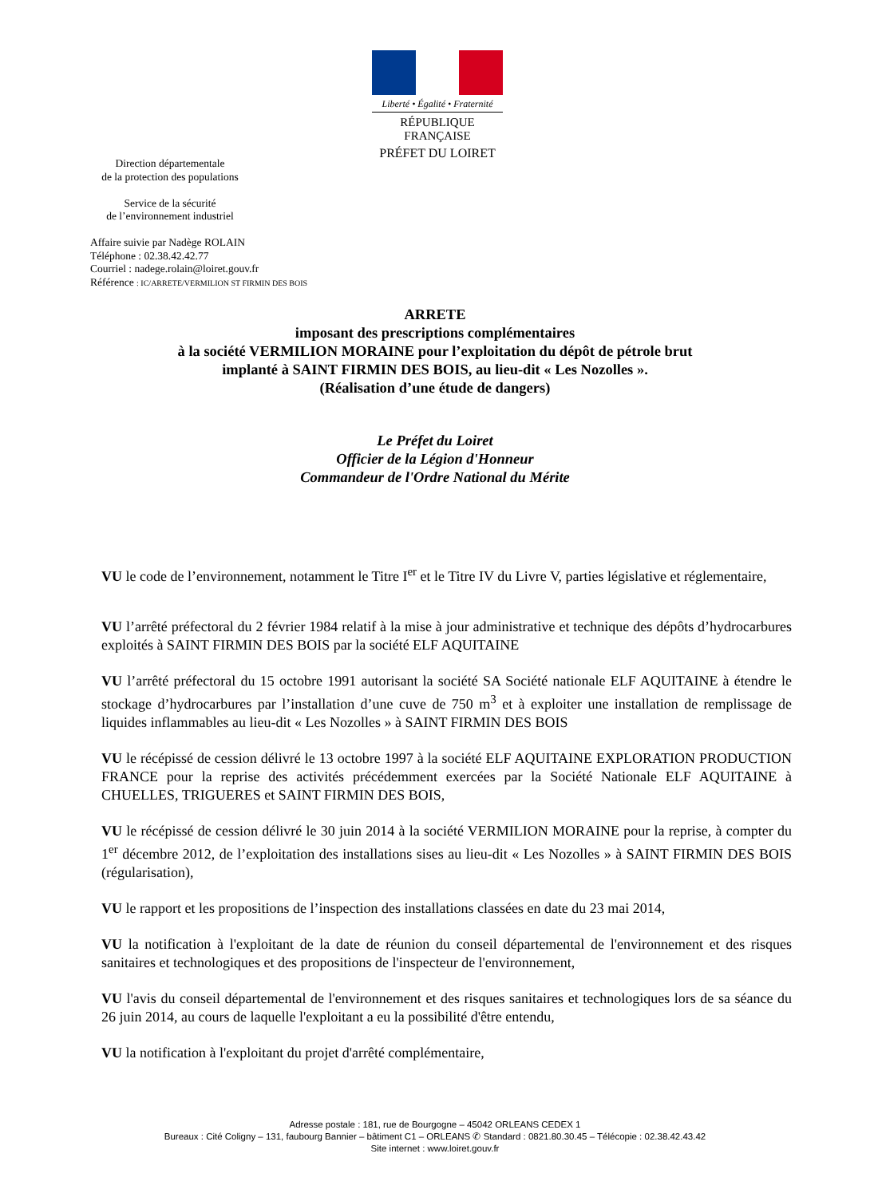Liberté • Égalité • Fraternité
RÉPUBLIQUE FRANÇAISE
PRÉFET DU LOIRET
Direction départementale
de la protection des populations
Service de la sécurité
de l’environnement industriel
Affaire suivie par Nadège ROLAIN
Téléphone : 02.38.42.42.77
Courriel : nadege.rolain@loiret.gouv.fr
Référence : IC/ARRETE/VERMILION ST FIRMIN DES BOIS
ARRETE
imposant des prescriptions complémentaires
à la société VERMILION MORAINE pour l’exploitation du dépôt de pétrole brut
implanté à SAINT FIRMIN DES BOIS, au lieu-dit « Les Nozolles ».
(Réalisation d’une étude de dangers)
Le Préfet du Loiret
Officier de la Légion d'Honneur
Commandeur de l'Ordre National du Mérite
VU le code de l’environnement, notamment le Titre I<sup>er</sup> et le Titre IV du Livre V, parties législative et réglementaire,
VU l’arrêté préfectoral du 2 février 1984 relatif à la mise à jour administrative et technique des dépôts d’hydrocarbures exploités à SAINT FIRMIN DES BOIS par la société ELF AQUITAINE
VU l’arrêté préfectoral du 15 octobre 1991 autorisant la société SA Société nationale ELF AQUITAINE à étendre le stockage d’hydrocarbures par l’installation d’une cuve de 750 m<sup>3</sup> et à exploiter une installation de remplissage de liquides inflammables au lieu-dit « Les Nozolles » à SAINT FIRMIN DES BOIS
VU le récépissé de cession délivré le 13 octobre 1997 à la société ELF AQUITAINE EXPLORATION PRODUCTION FRANCE pour la reprise des activités précédemment exercées par la Société Nationale ELF AQUITAINE à CHUELLES, TRIGUERES et SAINT FIRMIN DES BOIS,
VU le récépissé de cession délivré le 30 juin 2014 à la société VERMILION MORAINE pour la reprise, à compter du 1<sup>er</sup> décembre 2012, de l’exploitation des installations sises au lieu-dit « Les Nozolles » à SAINT FIRMIN DES BOIS (régularisation),
VU le rapport et les propositions de l’inspection des installations classées en date du 23 mai 2014,
VU la notification à l'exploitant de la date de réunion du conseil départemental de l'environnement et des risques sanitaires et technologiques et des propositions de l'inspecteur de l'environnement,
VU l'avis du conseil départemental de l'environnement et des risques sanitaires et technologiques lors de sa séance du 26 juin 2014, au cours de laquelle l'exploitant a eu la possibilité d'être entendu,
VU la notification à l'exploitant du projet d'arrêté complémentaire,
Adresse postale : 181, rue de Bourgogne – 45042 ORLEANS CEDEX 1
Bureaux : Cité Coligny – 131, faubourg Bannier – bâtiment C1 – ORLEANS ✆ Standard : 0821.80.30.45 – Télécopie : 02.38.42.43.42
Site internet : www.loiret.gouv.fr